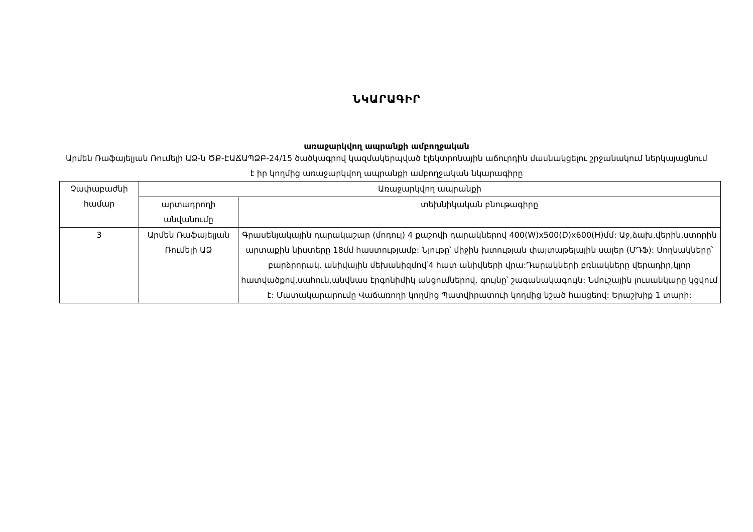ՆԿԱՐԱԳԻՐ
առաջարկվող ապրանքի ամբողջական
Արմեն Ռաֆայելյան Ռումելի ԱՁ-ն ԾՔ-ԷԱՃԱՊՁԲ-24/15 ծածկագրով կազմակերպված էլեկտրոնային աճուրդին մասնակցելու շրջանակում ներկայացնում է իր կողմից առաջարկվող ապրանքի ամբողջական նկարագիրը
| Չափաբաժնի համար | Առաջարկվող ապրանքի | |
| --- | --- | --- |
| | արտադրողի անվանումը | տեխնիկական բնութագիրը |
| 3 | Արմեն Ռաֆայելյան Ռումելի ԱՁ | Գրասենյակային դարակաշար (մոդուլ) 4 քաշովի դարակներով 400(W)x500(D)x600(H)մմ: Աջ,ձախ,վերին,ստորին արտաքին նիստերը 18մմ հաստությամբ: Նյութը՝ միջին խտության փայտաթելային սալեր (ՄԴՖ): Սողնակները՝ բարձրորակ, անիվային մեխանիզմով՝4 հատ անիվների վրա:Դարակների բռնակները վերադիր,կլոր հատվածքով,սահուն,անվնաս էրգոնիմիկ անցումներով, գույնը՝ շագանակագույն: Նմուշային լուսանկարը կցվում է: Մատակարարումը Վաճառողի կողմից Պատվիրատուի կողմից նշած հասցեով: Երաշխիք 1 տարի: |